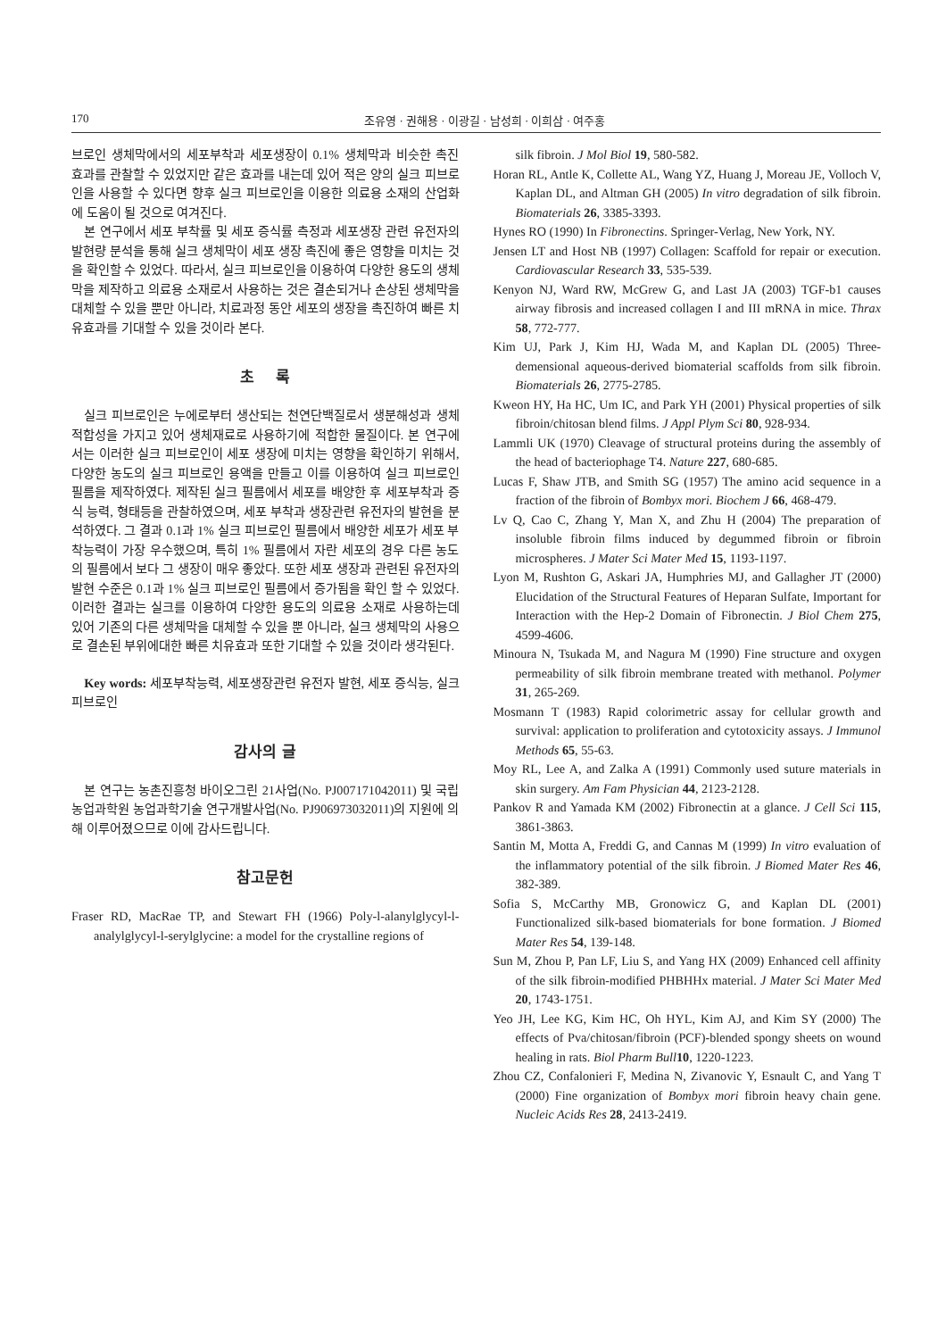170 조유영 · 권해용 · 이광길 · 남성희 · 이희삼 · 여주홍
브로인 생체막에서의 세포부착과 세포생장이 0.1% 생체막과 비슷한 촉진 효과를 관찰할 수 있었지만 같은 효과를 내는데 있어 적은 양의 실크 피브로인을 사용할 수 있다면 향후 실크 피브로인을 이용한 의료용 소재의 산업화에 도움이 될 것으로 여겨진다.
본 연구에서 세포 부착률 및 세포 증식률 측정과 세포생장 관련 유전자의 발현량 분석을 통해 실크 생체막이 세포 생장 촉진에 좋은 영향을 미치는 것을 확인할 수 있었다. 따라서, 실크 피브로인을 이용하여 다양한 용도의 생체막을 제작하고 의료용 소재로서 사용하는 것은 결손되거나 손상된 생체막을 대체할 수 있을 뿐만 아니라, 치료과정 동안 세포의 생장을 촉진하여 빠른 치유효과를 기대할 수 있을 것이라 본다.
초 록
실크 피브로인은 누에로부터 생산되는 천연단백질로서 생분해성과 생체적합성을 가지고 있어 생체재료로 사용하기에 적합한 물질이다. 본 연구에서는 이러한 실크 피브로인이 세포 생장에 미치는 영향을 확인하기 위해서, 다양한 농도의 실크 피브로인 용액을 만들고 이를 이용하여 실크 피브로인 필름을 제작하였다. 제작된 실크 필름에서 세포를 배양한 후 세포부착과 증식 능력, 형태등을 관찰하였으며, 세포 부착과 생장관련 유전자의 발현을 분석하였다. 그 결과 0.1과 1% 실크 피브로인 필름에서 배양한 세포가 세포 부착능력이 가장 우수했으며, 특히 1% 필름에서 자란 세포의 경우 다른 농도의 필름에서 보다 그 생장이 매우 좋았다. 또한 세포 생장과 관련된 유전자의 발현 수준은 0.1과 1% 실크 피브로인 필름에서 증가됨을 확인 할 수 있었다. 이러한 결과는 실크를 이용하여 다양한 용도의 의료용 소재로 사용하는데 있어 기존의 다른 생체막을 대체할 수 있을 뿐 아니라, 실크 생체막의 사용으로 결손된 부위에대한 빠른 치유효과 또한 기대할 수 있을 것이라 생각된다.
Key words: 세포부착능력, 세포생장관련 유전자 발현, 세포 증식능, 실크 피브로인
감사의 글
본 연구는 농촌진흥청 바이오그린 21사업(No. PJ007171042011) 및 국립농업과학원 농업과학기술 연구개발사업(No. PJ906973032011)의 지원에 의해 이루어졌으므로 이에 감사드립니다.
참고문헌
Fraser RD, MacRae TP, and Stewart FH (1966) Poly-l-alanylglycyl-l-analylglycyl-l-serylglycine: a model for the crystalline regions of
silk fibroin. J Mol Biol 19, 580-582.
Horan RL, Antle K, Collette AL, Wang YZ, Huang J, Moreau JE, Volloch V, Kaplan DL, and Altman GH (2005) In vitro degradation of silk fibroin. Biomaterials 26, 3385-3393.
Hynes RO (1990) In Fibronectins. Springer-Verlag, New York, NY.
Jensen LT and Host NB (1997) Collagen: Scaffold for repair or execution. Cardiovascular Research 33, 535-539.
Kenyon NJ, Ward RW, McGrew G, and Last JA (2003) TGF-b1 causes airway fibrosis and increased collagen I and III mRNA in mice. Thrax 58, 772-777.
Kim UJ, Park J, Kim HJ, Wada M, and Kaplan DL (2005) Three-demensional aqueous-derived biomaterial scaffolds from silk fibroin. Biomaterials 26, 2775-2785.
Kweon HY, Ha HC, Um IC, and Park YH (2001) Physical properties of silk fibroin/chitosan blend films. J Appl Plym Sci 80, 928-934.
Lammli UK (1970) Cleavage of structural proteins during the assembly of the head of bacteriophage T4. Nature 227, 680-685.
Lucas F, Shaw JTB, and Smith SG (1957) The amino acid sequence in a fraction of the fibroin of Bombyx mori. Biochem J 66, 468-479.
Lv Q, Cao C, Zhang Y, Man X, and Zhu H (2004) The preparation of insoluble fibroin films induced by degummed fibroin or fibroin microspheres. J Mater Sci Mater Med 15, 1193-1197.
Lyon M, Rushton G, Askari JA, Humphries MJ, and Gallagher JT (2000) Elucidation of the Structural Features of Heparan Sulfate, Important for Interaction with the Hep-2 Domain of Fibronectin. J Biol Chem 275, 4599-4606.
Minoura N, Tsukada M, and Nagura M (1990) Fine structure and oxygen permeability of silk fibroin membrane treated with methanol. Polymer 31, 265-269.
Mosmann T (1983) Rapid colorimetric assay for cellular growth and survival: application to proliferation and cytotoxicity assays. J Immunol Methods 65, 55-63.
Moy RL, Lee A, and Zalka A (1991) Commonly used suture materials in skin surgery. Am Fam Physician 44, 2123-2128.
Pankov R and Yamada KM (2002) Fibronectin at a glance. J Cell Sci 115, 3861-3863.
Santin M, Motta A, Freddi G, and Cannas M (1999) In vitro evaluation of the inflammatory potential of the silk fibroin. J Biomed Mater Res 46, 382-389.
Sofia S, McCarthy MB, Gronowicz G, and Kaplan DL (2001) Functionalized silk-based biomaterials for bone formation. J Biomed Mater Res 54, 139-148.
Sun M, Zhou P, Pan LF, Liu S, and Yang HX (2009) Enhanced cell affinity of the silk fibroin-modified PHBHHx material. J Mater Sci Mater Med 20, 1743-1751.
Yeo JH, Lee KG, Kim HC, Oh HYL, Kim AJ, and Kim SY (2000) The effects of Pva/chitosan/fibroin (PCF)-blended spongy sheets on wound healing in rats. Biol Pharm Bull 10, 1220-1223.
Zhou CZ, Confalonieri F, Medina N, Zivanovic Y, Esnault C, and Yang T (2000) Fine organization of Bombyx mori fibroin heavy chain gene. Nucleic Acids Res 28, 2413-2419.